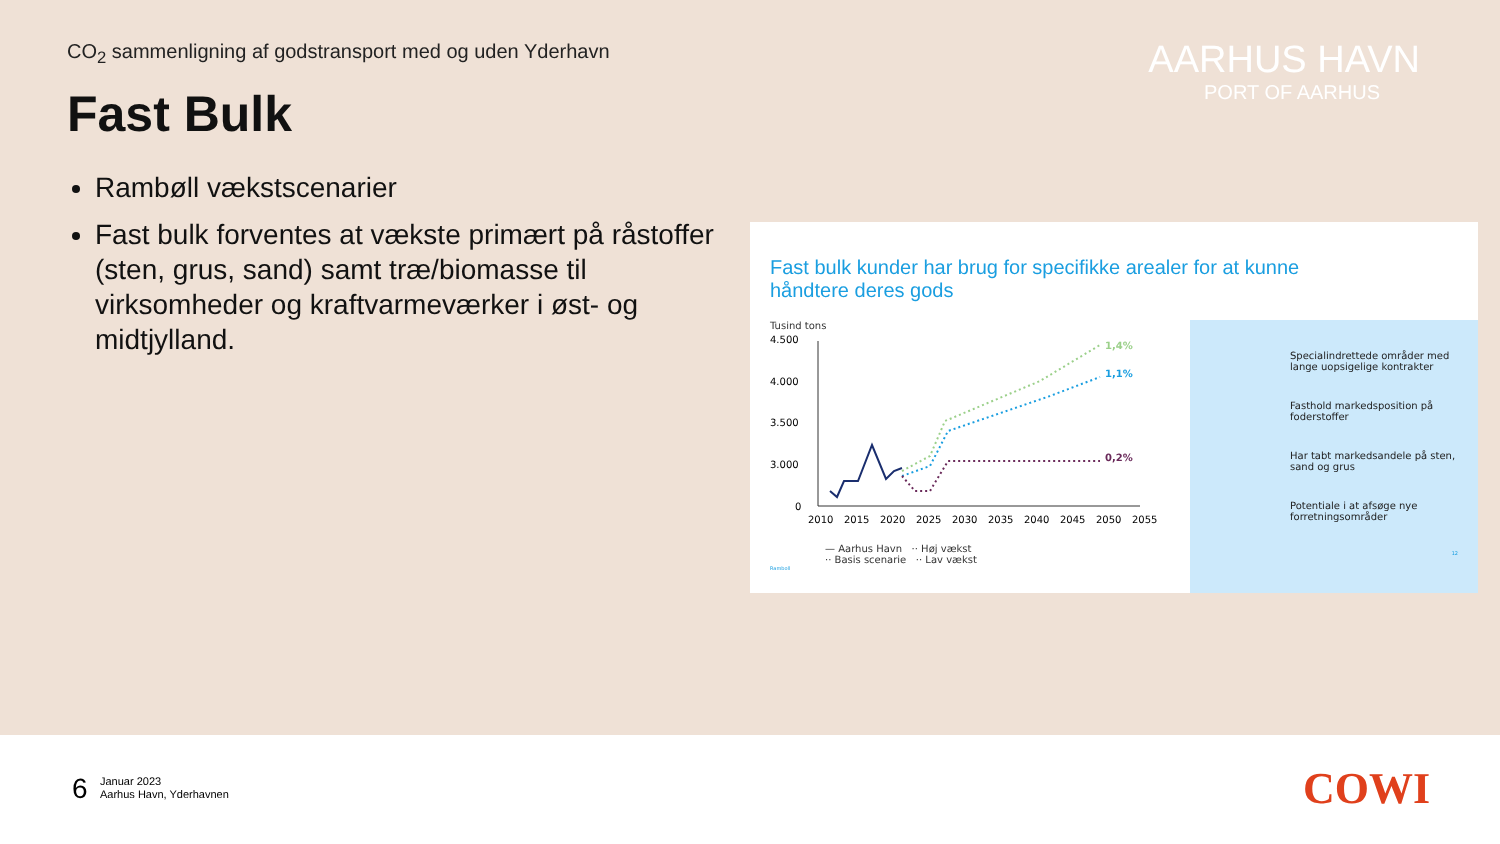CO<sub>2</sub> sammenligning af godstransport med og uden Yderhavn
Fast Bulk
Rambøll vækstscenarier
Fast bulk forventes at vækste primært på råstoffer (sten, grus, sand) samt træ/biomasse til virksomheder og kraftvarmeværker i øst- og midtjylland.
AARHUS HAVN
PORT OF AARHUS
Fast bulk kunder har brug for specifikke arealer for at kunne håndtere deres gods
Tusind tons
4.500
4.000
3.500
3.000
0
1,4%
1,1%
0,2%
2010
2015
2020
2025
2030
2035
2040
2045
2050
2055
— Aarhus Havn ·· Høj vækst
·· Basis scenarie ·· Lav vækst
Ramboll
Specialindrettede områder med lange uopsigelige kontrakter
Fasthold markedsposition på foderstoffer
Har tabt markedsandele på sten, sand og grus
Potentiale i at afsøge nye forretningsområder
12
6
Januar 2023
Aarhus Havn, Yderhavnen
COWI